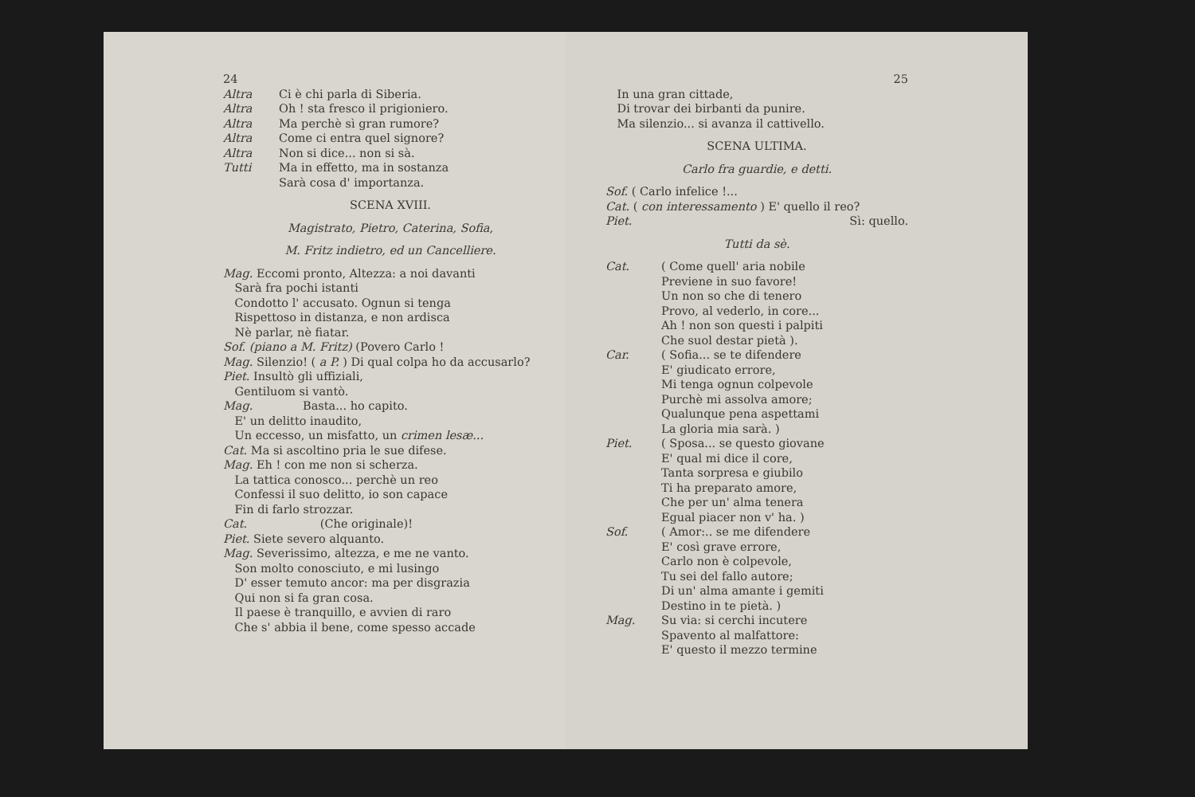24
Altra Ci è chi parla di Siberia.
Altra Oh ! sta fresco il prigioniero.
Altra Ma perchè sì gran rumore?
Altra Come ci entra quel signore?
Altra Non si dice... non si sà.
Tutti Ma in effetto, ma in sostanza
Sarà cosa d' importanza.
SCENA XVIII.
Magistrato, Pietro, Caterina, Sofia,
M. Fritz indietro, ed un Cancelliere.
Mag. Eccomi pronto, Altezza: a noi davanti
 Sarà fra pochi istanti
 Condotto l' accusato. Ognun si tenga
 Rispettoso in distanza, e non ardisca
 Nè parlar, nè fiatar.
Sof. (piano a M. Fritz) (Povero Carlo !
Mag. Silenzio! ( a P. ) Di qual colpa ho da accusarlo?
Piet. Insultò gli uffiziali,
 Gentiluom si vantò.
Mag.     Basta... ho capito.
 E' un delitto inaudito,
 Un eccesso, un misfatto, un crimen lesæ...
Cat. Ma si ascoltino pria le sue difese.
Mag. Eh ! con me non si scherza.
 La tattica conosco... perchè un reo
 Confessi il suo delitto, io son capace
 Fin di farlo strozzar.
Cat.       (Che originale)!
Piet. Siete severo alquanto.
Mag. Severissimo, altezza, e me ne vanto.
 Son molto conosciuto, e mi lusingo
 D' esser temuto ancor: ma per disgrazia
 Qui non si fa gran cosa.
 Il paese è tranquillo, e avvien di raro
 Che s' abbia il bene, come spesso accade
25
 In una gran cittade,
 Di trovar dei birbanti da punire.
 Ma silenzio... si avanza il cattivello.
SCENA ULTIMA.
Carlo fra guardie, e detti.
Sof. ( Carlo infelice !...
Cat. ( con interessamento ) E' quello il reo?
Piet. Sì: quello.
Tutti da sè.
Cat. ( Come quell' aria nobile
Previene in suo favore!
Un non so che di tenero
Provo, al vederlo, in core...
Ah ! non son questi i palpiti
Che suol destar pietà ).
Car. ( Sofia... se te difendere
E' giudicato errore,
Mi tenga ognun colpevole
Purchè mi assolva amore;
Qualunque pena aspettami
La gloria mia sarà. )
Piet. ( Sposa... se questo giovane
E' qual mi dice il core,
Tanta sorpresa e giubilo
Ti ha preparato amore,
Che per un' alma tenera
Egual piacer non v' ha. )
Sof. ( Amor:.. se me difendere
E' così grave errore,
Carlo non è colpevole,
Tu sei del fallo autore;
Di un' alma amante i gemiti
Destino in te pietà. )
Mag. Su via: si cerchi incutere
Spavento al malfattore:
E' questo il mezzo termine